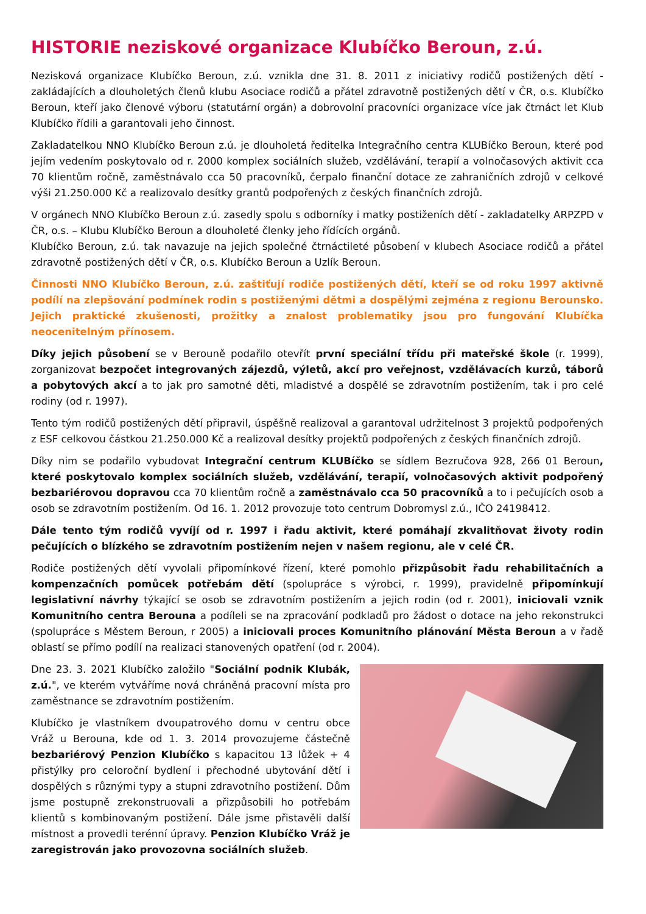HISTORIE neziskové organizace Klubíčko Beroun, z.ú.
Nezisková organizace Klubíčko Beroun, z.ú. vznikla dne 31. 8. 2011 z iniciativy rodičů postižených dětí - zakládajících a dlouholetých členů klubu Asociace rodičů a přátel zdravotně postižených dětí v ČR, o.s. Klubíčko Beroun, kteří jako členové výboru (statutární orgán) a dobrovolní pracovníci organizace více jak čtrnáct let Klub Klubíčko řídili a garantovali jeho činnost.
Zakladatelkou NNO Klubíčko Beroun z.ú. je dlouholetá ředitelka Integračního centra KLUBíčko Beroun, které pod jejím vedením poskytovalo od r. 2000 komplex sociálních služeb, vzdělávání, terapií a volnočasových aktivit cca 70 klientům ročně, zaměstnávalo cca 50 pracovníků, čerpalo finanční dotace ze zahraničních zdrojů v celkové výši 21.250.000 Kč a realizovalo desítky grantů podpořených z českých finančních zdrojů.
V orgánech NNO Klubíčko Beroun z.ú. zasedly spolu s odborníky i matky postiženích dětí - zakladatelky ARPZPD v ČR, o.s. – Klubu Klubíčko Beroun a dlouholeté členky jeho řídících orgánů.
Klubíčko Beroun, z.ú. tak navazuje na jejich společné čtrnáctileté působení v klubech Asociace rodičů a přátel zdravotně postižených dětí v ČR, o.s. Klubíčko Beroun a Uzlík Beroun.
Činnosti NNO Klubíčko Beroun, z.ú. zaštiťují rodiče postižených dětí, kteří se od roku 1997 aktivně podílí na zlepšování podmínek rodin s postiženými dětmi a dospělými zejména z regionu Berounsko. Jejich praktické zkušenosti, prožitky a znalost problematiky jsou pro fungování Klubíčka neocenitelným přínosem.
Díky jejich působení se v Berouně podařilo otevřít první speciální třídu při mateřské škole (r. 1999), zorganizovat bezpočet integrovaných zájezdů, výletů, akcí pro veřejnost, vzdělávacích kurzů, táborů a pobytových akcí a to jak pro samotné děti, mladistvé a dospělé se zdravotním postižením, tak i pro celé rodiny (od r. 1997).
Tento tým rodičů postižených dětí připravil, úspěšně realizoval a garantoval udržitelnost 3 projektů podpořených z ESF celkovou částkou 21.250.000 Kč a realizoval desítky projektů podpořených z českých finančních zdrojů.
Díky nim se podařilo vybudovat Integrační centrum KLUBíčko se sídlem Bezručova 928, 266 01 Beroun, které poskytovalo komplex sociálních služeb, vzdělávání, terapií, volnočasových aktivit podpořený bezbariérovou dopravou cca 70 klientům ročně a zaměstnávalo cca 50 pracovníků a to i pečujících osob a osob se zdravotním postižením. Od 16. 1. 2012 provozuje toto centrum Dobromysl z.ú., IČO 24198412.
Dále tento tým rodičů vyvíjí od r. 1997 i řadu aktivit, které pomáhají zkvalitňovat životy rodin pečujících o blízkého se zdravotním postižením nejen v našem regionu, ale v celé ČR.
Rodiče postižených dětí vyvolali připomínkové řízení, které pomohlo přizpůsobit řadu rehabilitačních a kompenzačních pomůcek potřebám dětí (spolupráce s výrobci, r. 1999), pravidelně připomínkují legislativní návrhy týkající se osob se zdravotním postižením a jejich rodin (od r. 2001), iniciovali vznik Komunitního centra Berouna a podíleli se na zpracování podkladů pro žádost o dotace na jeho rekonstrukci (spolupráce s Městem Beroun, r 2005) a iniciovali proces Komunitního plánování Města Beroun a v řadě oblastí se přímo podílí na realizaci stanovených opatření (od r. 2004).
Dne 23. 3. 2021 Klubíčko založilo "Sociální podnik Klubák, z.ú.", ve kterém vytváříme nová chráněná pracovní místa pro zaměstnance se zdravotním postižením.
Klubíčko je vlastníkem dvoupatrového domu v centru obce Vráž u Berouna, kde od 1. 3. 2014 provozujeme částečně bezbariérový Penzion Klubíčko s kapacitou 13 lůžek + 4 přistýlky pro celoroční bydlení i přechodné ubytování dětí i dospělých s různými typy a stupni zdravotního postižení. Dům jsme postupně zrekonstruovali a přizpůsobili ho potřebám klientů s kombinovaným postižení. Dále jsme přistavěli další místnost a provedli terénní úpravy. Penzion Klubíčko Vráž je zaregistrován jako provozovna sociálních služeb.